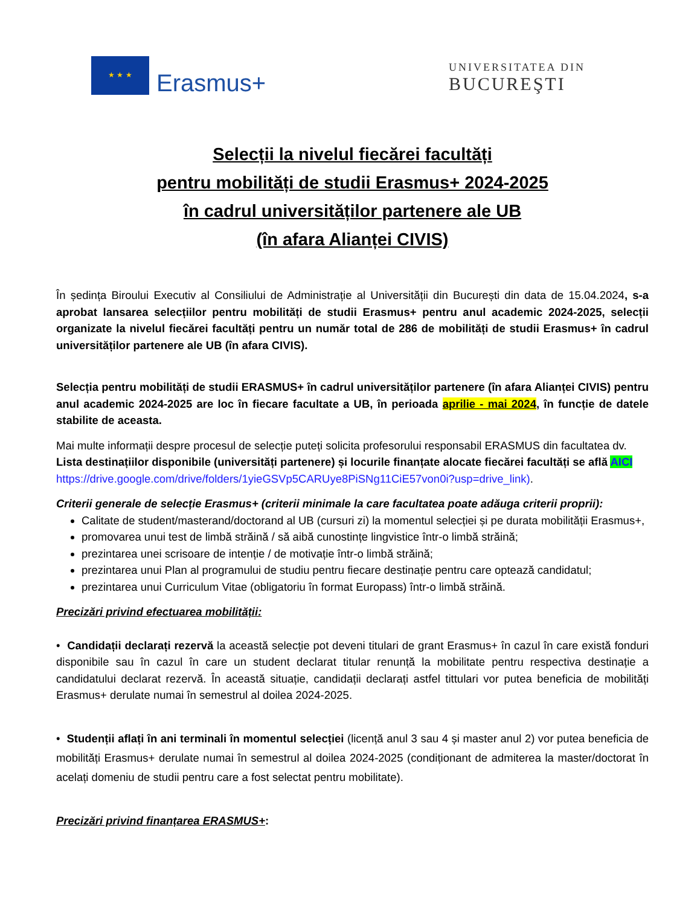★ ★ ★
Erasmus+
UNIVERSITATEA DIN
BUCUREŞTI
Selecții la nivelul fiecărei facultăți
pentru mobilități de studii Erasmus+ 2024-2025
în cadrul universităților partenere ale UB
(în afara Alianței CIVIS)
În ședința Biroului Executiv al Consiliului de Administrație al Universității din București din data de 15.04.2024, s-a aprobat lansarea selecțiilor pentru mobilități de studii Erasmus+ pentru anul academic 2024-2025, selecții organizate la nivelul fiecărei facultăți pentru un număr total de 286 de mobilități de studii Erasmus+ în cadrul universităților partenere ale UB (în afara CIVIS).
Selecția pentru mobilități de studii ERASMUS+ în cadrul universităților partenere (în afara Alianței CIVIS) pentru anul academic 2024-2025 are loc în fiecare facultate a UB, în perioada aprilie - mai 2024, în funcție de datele stabilite de aceasta.
Mai multe informații despre procesul de selecție puteți solicita profesorului responsabil ERASMUS din facultatea dv. Lista destinațiilor disponibile (universități partenere) și locurile finanțate alocate fiecărei facultăți se află AICI
https://drive.google.com/drive/folders/1yieGSVp5CARUye8PiSNg11CiE57von0i?usp=drive_link).
Criterii generale de selecție Erasmus+ (criterii minimale la care facultatea poate adăuga criterii proprii):
Calitate de student/masterand/doctorand al UB (cursuri zi) la momentul selecției și pe durata mobilității Erasmus+,
promovarea unui test de limbă străină / să aibă cunostințe lingvistice într-o limbă străină;
prezintarea unei scrisoare de intenție / de motivație într-o limbă străină;
prezintarea unui Plan al programului de studiu pentru fiecare destinație pentru care optează candidatul;
prezintarea unui Curriculum Vitae (obligatoriu în format Europass) într-o limbă străină.
Precizări privind efectuarea mobilității:
• Candidații declarați rezervă la această selecție pot deveni titulari de grant Erasmus+ în cazul în care există fonduri disponibile sau în cazul în care un student declarat titular renunță la mobilitate pentru respectiva destinație a candidatului declarat rezervă. În această situație, candidații declarați astfel tittulari vor putea beneficia de mobilități Erasmus+ derulate numai în semestrul al doilea 2024-2025.
• Studenții aflați în ani terminali în momentul selecției (licență anul 3 sau 4 și master anul 2) vor putea beneficia de mobilități Erasmus+ derulate numai în semestrul al doilea 2024-2025 (condiționant de admiterea la master/doctorat în acelați domeniu de studii pentru care a fost selectat pentru mobilitate).
Precizări privind finanțarea ERASMUS+: